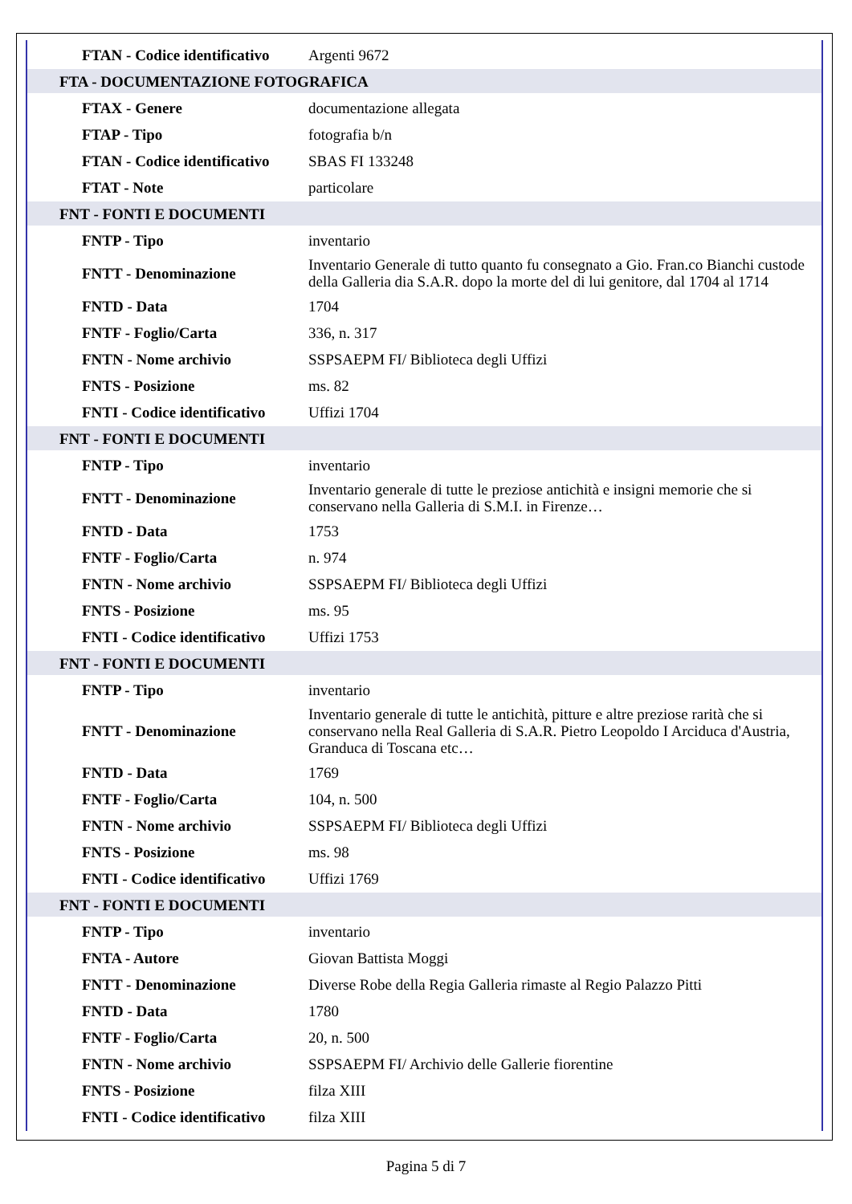| FTAN - Codice identificativo | Argenti 9672 |
| FTA - DOCUMENTAZIONE FOTOGRAFICA | |
| FTAX - Genere | documentazione allegata |
| FTAP - Tipo | fotografia b/n |
| FTAN - Codice identificativo | SBAS FI 133248 |
| FTAT - Note | particolare |
| FNT - FONTI E DOCUMENTI | |
| FNTP - Tipo | inventario |
| FNTT - Denominazione | Inventario Generale di tutto quanto fu consegnato a Gio. Fran.co Bianchi custode della Galleria dia S.A.R. dopo la morte del di lui genitore, dal 1704 al 1714 |
| FNTD - Data | 1704 |
| FNTF - Foglio/Carta | 336, n. 317 |
| FNTN - Nome archivio | SSPSAEPM FI/ Biblioteca degli Uffizi |
| FNTS - Posizione | ms. 82 |
| FNTI - Codice identificativo | Uffizi 1704 |
| FNT - FONTI E DOCUMENTI | |
| FNTP - Tipo | inventario |
| FNTT - Denominazione | Inventario generale di tutte le preziose antichità e insigni memorie che si conservano nella Galleria di S.M.I. in Firenze… |
| FNTD - Data | 1753 |
| FNTF - Foglio/Carta | n. 974 |
| FNTN - Nome archivio | SSPSAEPM FI/ Biblioteca degli Uffizi |
| FNTS - Posizione | ms. 95 |
| FNTI - Codice identificativo | Uffizi 1753 |
| FNT - FONTI E DOCUMENTI | |
| FNTP - Tipo | inventario |
| FNTT - Denominazione | Inventario generale di tutte le antichità, pitture e altre preziose rarità che si conservano nella Real Galleria di S.A.R. Pietro Leopoldo I Arciduca d'Austria, Granduca di Toscana etc… |
| FNTD - Data | 1769 |
| FNTF - Foglio/Carta | 104, n. 500 |
| FNTN - Nome archivio | SSPSAEPM FI/ Biblioteca degli Uffizi |
| FNTS - Posizione | ms. 98 |
| FNTI - Codice identificativo | Uffizi 1769 |
| FNT - FONTI E DOCUMENTI | |
| FNTP - Tipo | inventario |
| FNTA - Autore | Giovan Battista Moggi |
| FNTT - Denominazione | Diverse Robe della Regia Galleria rimaste al Regio Palazzo Pitti |
| FNTD - Data | 1780 |
| FNTF - Foglio/Carta | 20, n. 500 |
| FNTN - Nome archivio | SSPSAEPM FI/ Archivio delle Gallerie fiorentine |
| FNTS - Posizione | filza XIII |
| FNTI - Codice identificativo | filza XIII |
Pagina 5 di 7